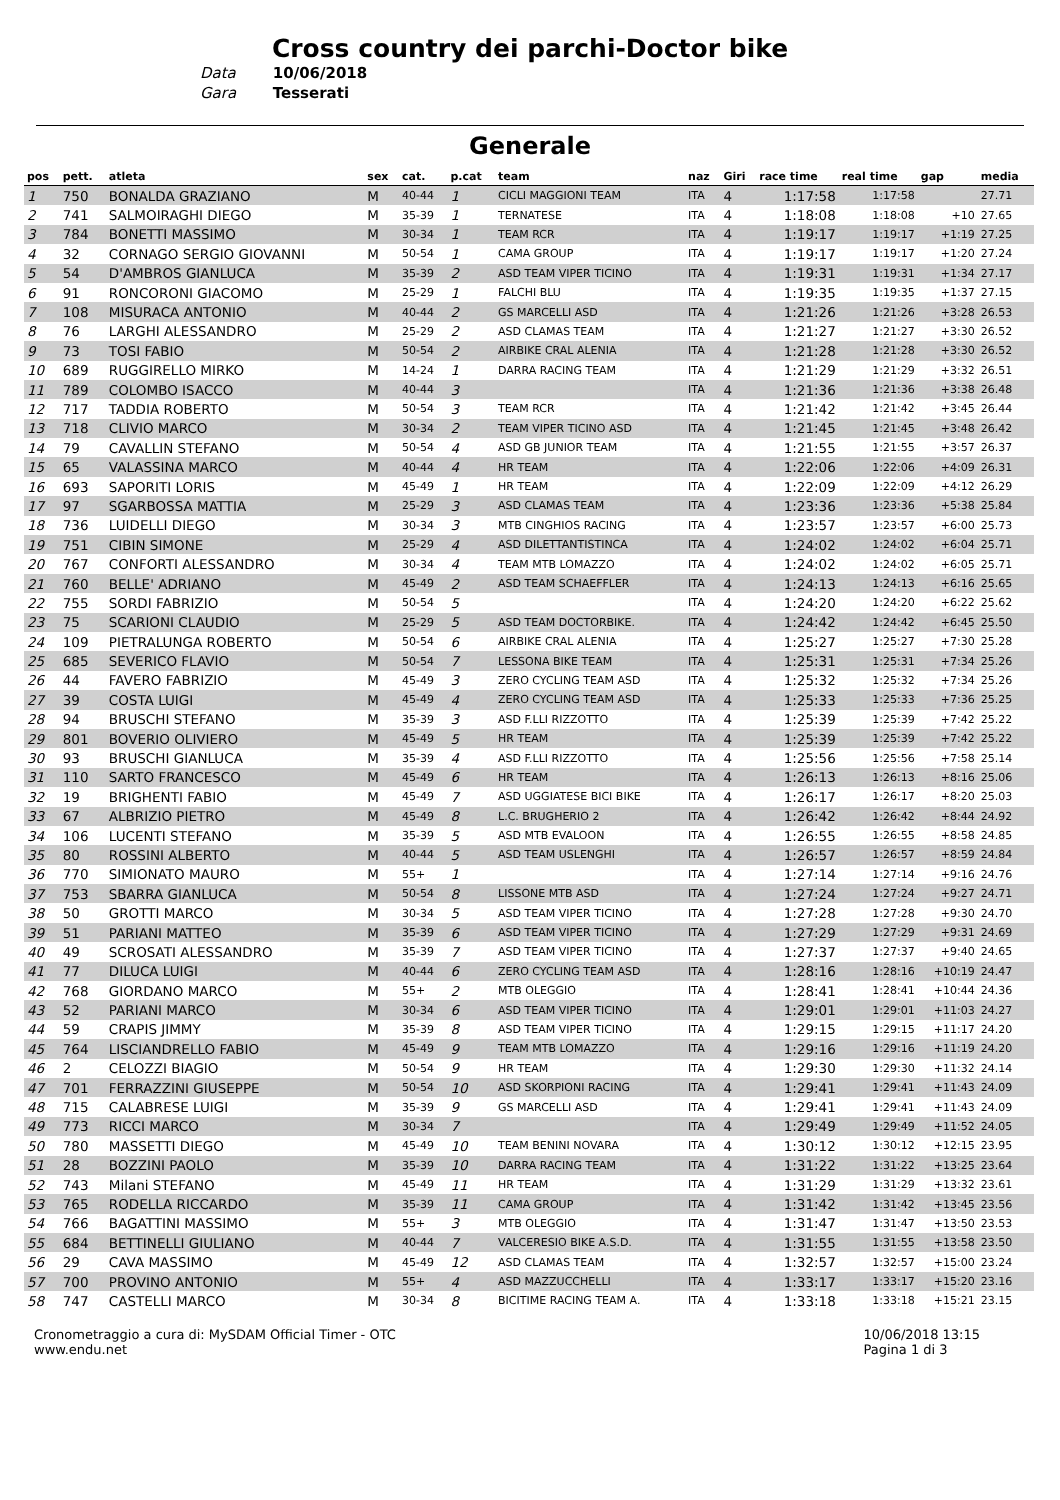Cross country dei parchi-Doctor bike
Data 10/06/2018
Gara Tesserati
Generale
| pos | pett. | atleta | sex | cat. | p.cat | team | naz | Giri | race time | real time | gap | media |
| --- | --- | --- | --- | --- | --- | --- | --- | --- | --- | --- | --- | --- |
| 1 | 750 | BONALDA GRAZIANO | M | 40-44 | 1 | CICLI MAGGIONI TEAM | ITA | 4 | 1:17:58 | 1:17:58 | | 27.71 |
| 2 | 741 | SALMOIRAGHI DIEGO | M | 35-39 | 1 | TERNATESE | ITA | 4 | 1:18:08 | 1:18:08 | +10 | 27.65 |
| 3 | 784 | BONETTI MASSIMO | M | 30-34 | 1 | TEAM RCR | ITA | 4 | 1:19:17 | 1:19:17 | +1:19 | 27.25 |
| 4 | 32 | CORNAGO SERGIO GIOVANNI | M | 50-54 | 1 | CAMA GROUP | ITA | 4 | 1:19:17 | 1:19:17 | +1:20 | 27.24 |
| 5 | 54 | D'AMBROS GIANLUCA | M | 35-39 | 2 | ASD TEAM VIPER TICINO | ITA | 4 | 1:19:31 | 1:19:31 | +1:34 | 27.17 |
| 6 | 91 | RONCORONI GIACOMO | M | 25-29 | 1 | FALCHI BLU | ITA | 4 | 1:19:35 | 1:19:35 | +1:37 | 27.15 |
| 7 | 108 | MISURACA ANTONIO | M | 40-44 | 2 | GS MARCELLI ASD | ITA | 4 | 1:21:26 | 1:21:26 | +3:28 | 26.53 |
| 8 | 76 | LARGHI ALESSANDRO | M | 25-29 | 2 | ASD CLAMAS TEAM | ITA | 4 | 1:21:27 | 1:21:27 | +3:30 | 26.52 |
| 9 | 73 | TOSI FABIO | M | 50-54 | 2 | AIRBIKE CRAL ALENIA | ITA | 4 | 1:21:28 | 1:21:28 | +3:30 | 26.52 |
| 10 | 689 | RUGGIRELLO MIRKO | M | 14-24 | 1 | DARRA RACING TEAM | ITA | 4 | 1:21:29 | 1:21:29 | +3:32 | 26.51 |
| 11 | 789 | COLOMBO ISACCO | M | 40-44 | 3 | | ITA | 4 | 1:21:36 | 1:21:36 | +3:38 | 26.48 |
| 12 | 717 | TADDIA ROBERTO | M | 50-54 | 3 | TEAM RCR | ITA | 4 | 1:21:42 | 1:21:42 | +3:45 | 26.44 |
| 13 | 718 | CLIVIO MARCO | M | 30-34 | 2 | TEAM VIPER TICINO ASD | ITA | 4 | 1:21:45 | 1:21:45 | +3:48 | 26.42 |
| 14 | 79 | CAVALLIN STEFANO | M | 50-54 | 4 | ASD GB JUNIOR TEAM | ITA | 4 | 1:21:55 | 1:21:55 | +3:57 | 26.37 |
| 15 | 65 | VALASSINA MARCO | M | 40-44 | 4 | HR TEAM | ITA | 4 | 1:22:06 | 1:22:06 | +4:09 | 26.31 |
| 16 | 693 | SAPORITI LORIS | M | 45-49 | 1 | HR TEAM | ITA | 4 | 1:22:09 | 1:22:09 | +4:12 | 26.29 |
| 17 | 97 | SGARBOSSA MATTIA | M | 25-29 | 3 | ASD CLAMAS TEAM | ITA | 4 | 1:23:36 | 1:23:36 | +5:38 | 25.84 |
| 18 | 736 | LUIDELLI DIEGO | M | 30-34 | 3 | MTB CINGHIOS RACING | ITA | 4 | 1:23:57 | 1:23:57 | +6:00 | 25.73 |
| 19 | 751 | CIBIN SIMONE | M | 25-29 | 4 | ASD DILETTANTISTINCA | ITA | 4 | 1:24:02 | 1:24:02 | +6:04 | 25.71 |
| 20 | 767 | CONFORTI ALESSANDRO | M | 30-34 | 4 | TEAM MTB LOMAZZO | ITA | 4 | 1:24:02 | 1:24:02 | +6:05 | 25.71 |
| 21 | 760 | BELLE' ADRIANO | M | 45-49 | 2 | ASD TEAM SCHAEFFLER | ITA | 4 | 1:24:13 | 1:24:13 | +6:16 | 25.65 |
| 22 | 755 | SORDI FABRIZIO | M | 50-54 | 5 | | ITA | 4 | 1:24:20 | 1:24:20 | +6:22 | 25.62 |
| 23 | 75 | SCARIONI CLAUDIO | M | 25-29 | 5 | ASD TEAM DOCTORBIKE. | ITA | 4 | 1:24:42 | 1:24:42 | +6:45 | 25.50 |
| 24 | 109 | PIETRALUNGA ROBERTO | M | 50-54 | 6 | AIRBIKE CRAL ALENIA | ITA | 4 | 1:25:27 | 1:25:27 | +7:30 | 25.28 |
| 25 | 685 | SEVERICO FLAVIO | M | 50-54 | 7 | LESSONA BIKE TEAM | ITA | 4 | 1:25:31 | 1:25:31 | +7:34 | 25.26 |
| 26 | 44 | FAVERO FABRIZIO | M | 45-49 | 3 | ZERO CYCLING TEAM ASD | ITA | 4 | 1:25:32 | 1:25:32 | +7:34 | 25.26 |
| 27 | 39 | COSTA LUIGI | M | 45-49 | 4 | ZERO CYCLING TEAM ASD | ITA | 4 | 1:25:33 | 1:25:33 | +7:36 | 25.25 |
| 28 | 94 | BRUSCHI STEFANO | M | 35-39 | 3 | ASD F.LLI RIZZOTTO | ITA | 4 | 1:25:39 | 1:25:39 | +7:42 | 25.22 |
| 29 | 801 | BOVERIO OLIVIERO | M | 45-49 | 5 | HR TEAM | ITA | 4 | 1:25:39 | 1:25:39 | +7:42 | 25.22 |
| 30 | 93 | BRUSCHI GIANLUCA | M | 35-39 | 4 | ASD F.LLI RIZZOTTO | ITA | 4 | 1:25:56 | 1:25:56 | +7:58 | 25.14 |
| 31 | 110 | SARTO FRANCESCO | M | 45-49 | 6 | HR TEAM | ITA | 4 | 1:26:13 | 1:26:13 | +8:16 | 25.06 |
| 32 | 19 | BRIGHENTI FABIO | M | 45-49 | 7 | ASD UGGIATESE BICI BIKE | ITA | 4 | 1:26:17 | 1:26:17 | +8:20 | 25.03 |
| 33 | 67 | ALBRIZIO PIETRO | M | 45-49 | 8 | L.C. BRUGHERIO 2 | ITA | 4 | 1:26:42 | 1:26:42 | +8:44 | 24.92 |
| 34 | 106 | LUCENTI STEFANO | M | 35-39 | 5 | ASD MTB EVALOON | ITA | 4 | 1:26:55 | 1:26:55 | +8:58 | 24.85 |
| 35 | 80 | ROSSINI ALBERTO | M | 40-44 | 5 | ASD TEAM USLENGHI | ITA | 4 | 1:26:57 | 1:26:57 | +8:59 | 24.84 |
| 36 | 770 | SIMIONATO MAURO | M | 55+ | 1 | | ITA | 4 | 1:27:14 | 1:27:14 | +9:16 | 24.76 |
| 37 | 753 | SBARRA GIANLUCA | M | 50-54 | 8 | LISSONE MTB ASD | ITA | 4 | 1:27:24 | 1:27:24 | +9:27 | 24.71 |
| 38 | 50 | GROTTI MARCO | M | 30-34 | 5 | ASD TEAM VIPER TICINO | ITA | 4 | 1:27:28 | 1:27:28 | +9:30 | 24.70 |
| 39 | 51 | PARIANI MATTEO | M | 35-39 | 6 | ASD TEAM VIPER TICINO | ITA | 4 | 1:27:29 | 1:27:29 | +9:31 | 24.69 |
| 40 | 49 | SCROSATI ALESSANDRO | M | 35-39 | 7 | ASD TEAM VIPER TICINO | ITA | 4 | 1:27:37 | 1:27:37 | +9:40 | 24.65 |
| 41 | 77 | DILUCA LUIGI | M | 40-44 | 6 | ZERO CYCLING TEAM ASD | ITA | 4 | 1:28:16 | 1:28:16 | +10:19 | 24.47 |
| 42 | 768 | GIORDANO MARCO | M | 55+ | 2 | MTB OLEGGIO | ITA | 4 | 1:28:41 | 1:28:41 | +10:44 | 24.36 |
| 43 | 52 | PARIANI MARCO | M | 30-34 | 6 | ASD TEAM VIPER TICINO | ITA | 4 | 1:29:01 | 1:29:01 | +11:03 | 24.27 |
| 44 | 59 | CRAPIS JIMMY | M | 35-39 | 8 | ASD TEAM VIPER TICINO | ITA | 4 | 1:29:15 | 1:29:15 | +11:17 | 24.20 |
| 45 | 764 | LISCIANDRELLO FABIO | M | 45-49 | 9 | TEAM MTB LOMAZZO | ITA | 4 | 1:29:16 | 1:29:16 | +11:19 | 24.20 |
| 46 | 2 | CELOZZI BIAGIO | M | 50-54 | 9 | HR TEAM | ITA | 4 | 1:29:30 | 1:29:30 | +11:32 | 24.14 |
| 47 | 701 | FERRAZZINI GIUSEPPE | M | 50-54 | 10 | ASD SKORPIONI RACING | ITA | 4 | 1:29:41 | 1:29:41 | +11:43 | 24.09 |
| 48 | 715 | CALABRESE LUIGI | M | 35-39 | 9 | GS MARCELLI ASD | ITA | 4 | 1:29:41 | 1:29:41 | +11:43 | 24.09 |
| 49 | 773 | RICCI MARCO | M | 30-34 | 7 | | ITA | 4 | 1:29:49 | 1:29:49 | +11:52 | 24.05 |
| 50 | 780 | MASSETTI DIEGO | M | 45-49 | 10 | TEAM BENINI NOVARA | ITA | 4 | 1:30:12 | 1:30:12 | +12:15 | 23.95 |
| 51 | 28 | BOZZINI PAOLO | M | 35-39 | 10 | DARRA RACING TEAM | ITA | 4 | 1:31:22 | 1:31:22 | +13:25 | 23.64 |
| 52 | 743 | Milani STEFANO | M | 45-49 | 11 | HR TEAM | ITA | 4 | 1:31:29 | 1:31:29 | +13:32 | 23.61 |
| 53 | 765 | RODELLA RICCARDO | M | 35-39 | 11 | CAMA GROUP | ITA | 4 | 1:31:42 | 1:31:42 | +13:45 | 23.56 |
| 54 | 766 | BAGATTINI MASSIMO | M | 55+ | 3 | MTB OLEGGIO | ITA | 4 | 1:31:47 | 1:31:47 | +13:50 | 23.53 |
| 55 | 684 | BETTINELLI GIULIANO | M | 40-44 | 7 | VALCERESIO BIKE A.S.D. | ITA | 4 | 1:31:55 | 1:31:55 | +13:58 | 23.50 |
| 56 | 29 | CAVA MASSIMO | M | 45-49 | 12 | ASD CLAMAS TEAM | ITA | 4 | 1:32:57 | 1:32:57 | +15:00 | 23.24 |
| 57 | 700 | PROVINO ANTONIO | M | 55+ | 4 | ASD MAZZUCCHELLI | ITA | 4 | 1:33:17 | 1:33:17 | +15:20 | 23.16 |
| 58 | 747 | CASTELLI MARCO | M | 30-34 | 8 | BICITIME RACING TEAM A. | ITA | 4 | 1:33:18 | 1:33:18 | +15:21 | 23.15 |
Cronometraggio a cura di: MySDAM Official Timer - OTC
www.endu.net
10/06/2018 13:15
Pagina 1 di 3